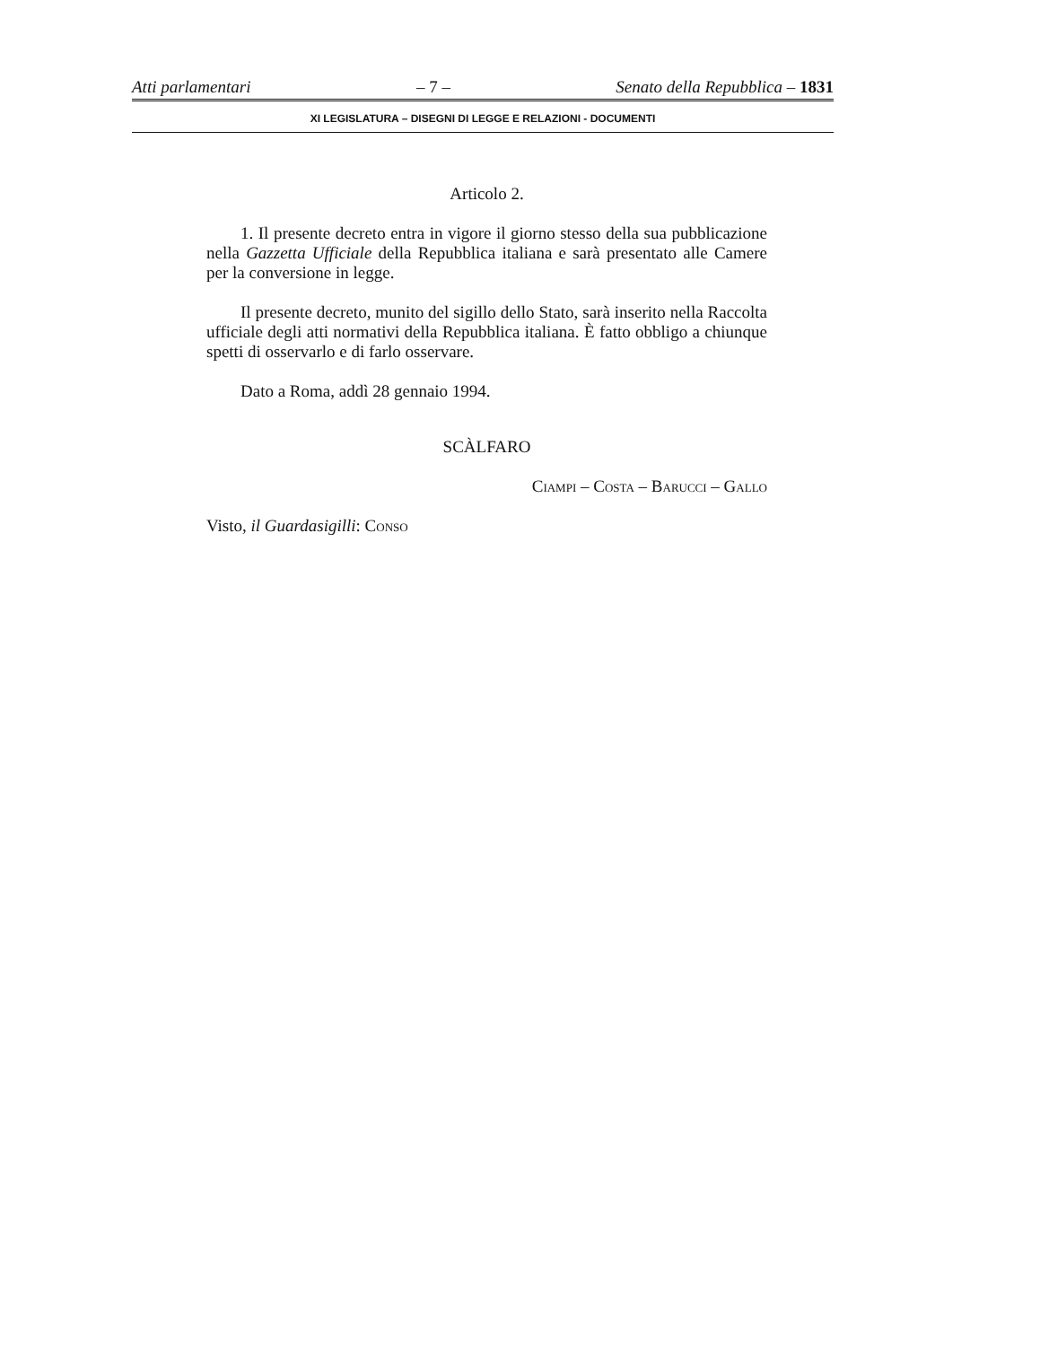Atti parlamentari – 7 – Senato della Repubblica – 1831
XI LEGISLATURA – DISEGNI DI LEGGE E RELAZIONI - DOCUMENTI
Articolo 2.
1. Il presente decreto entra in vigore il giorno stesso della sua pubblicazione nella Gazzetta Ufficiale della Repubblica italiana e sarà presentato alle Camere per la conversione in legge.
Il presente decreto, munito del sigillo dello Stato, sarà inserito nella Raccolta ufficiale degli atti normativi della Repubblica italiana. È fatto obbligo a chiunque spetti di osservarlo e di farlo osservare.
Dato a Roma, addì 28 gennaio 1994.
SCÀLFARO
Ciampi – Costa – Barucci – Gallo
Visto, il Guardasigilli: Conso